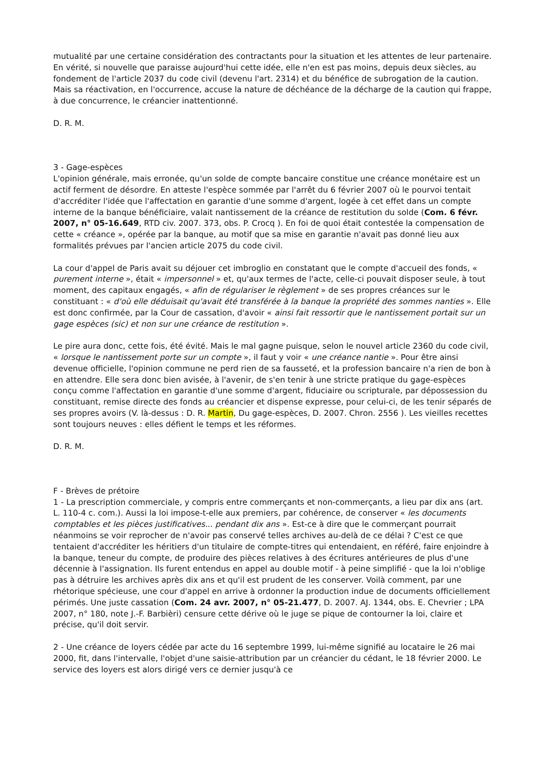mutualité par une certaine considération des contractants pour la situation et les attentes de leur partenaire. En vérité, si nouvelle que paraisse aujourd'hui cette idée, elle n'en est pas moins, depuis deux siècles, au fondement de l'article 2037 du code civil (devenu l'art. 2314) et du bénéfice de subrogation de la caution. Mais sa réactivation, en l'occurrence, accuse la nature de déchéance de la décharge de la caution qui frappe, à due concurrence, le créancier inattentionné.
D. R. M.
3 - Gage-espèces
L'opinion générale, mais erronée, qu'un solde de compte bancaire constitue une créance monétaire est un actif ferment de désordre. En atteste l'espèce sommée par l'arrêt du 6 février 2007 où le pourvoi tentait d'accréditer l'idée que l'affectation en garantie d'une somme d'argent, logée à cet effet dans un compte interne de la banque bénéficiaire, valait nantissement de la créance de restitution du solde (Com. 6 févr. 2007, n° 05-16.649, RTD civ. 2007. 373, obs. P. Crocq ). En foi de quoi était contestée la compensation de cette « créance », opérée par la banque, au motif que sa mise en garantie n'avait pas donné lieu aux formalités prévues par l'ancien article 2075 du code civil.
La cour d'appel de Paris avait su déjouer cet imbroglio en constatant que le compte d'accueil des fonds, « purement interne », était « impersonnel » et, qu'aux termes de l'acte, celle-ci pouvait disposer seule, à tout moment, des capitaux engagés, « afin de régulariser le règlement » de ses propres créances sur le constituant : « d'où elle déduisait qu'avait été transférée à la banque la propriété des sommes nanties ». Elle est donc confirmée, par la Cour de cassation, d'avoir « ainsi fait ressortir que le nantissement portait sur un gage espèces (sic) et non sur une créance de restitution ».
Le pire aura donc, cette fois, été évité. Mais le mal gagne puisque, selon le nouvel article 2360 du code civil, « lorsque le nantissement porte sur un compte », il faut y voir « une créance nantie ». Pour être ainsi devenue officielle, l'opinion commune ne perd rien de sa fausseté, et la profession bancaire n'a rien de bon à en attendre. Elle sera donc bien avisée, à l'avenir, de s'en tenir à une stricte pratique du gage-espèces conçu comme l'affectation en garantie d'une somme d'argent, fiduciaire ou scripturale, par dépossession du constituant, remise directe des fonds au créancier et dispense expresse, pour celui-ci, de les tenir séparés de ses propres avoirs (V. là-dessus : D. R. Martin, Du gage-espèces, D. 2007. Chron. 2556 ). Les vieilles recettes sont toujours neuves : elles défient le temps et les réformes.
D. R. M.
F - Brèves de prétoire
1 - La prescription commerciale, y compris entre commerçants et non-commerçants, a lieu par dix ans (art. L. 110-4 c. com.). Aussi la loi impose-t-elle aux premiers, par cohérence, de conserver « les documents comptables et les pièces justificatives... pendant dix ans ». Est-ce à dire que le commerçant pourrait néanmoins se voir reprocher de n'avoir pas conservé telles archives au-delà de ce délai ? C'est ce que tentaient d'accréditer les héritiers d'un titulaire de compte-titres qui entendaient, en référé, faire enjoindre à la banque, teneur du compte, de produire des pièces relatives à des écritures antérieures de plus d'une décennie à l'assignation. Ils furent entendus en appel au double motif - à peine simplifié - que la loi n'oblige pas à détruire les archives après dix ans et qu'il est prudent de les conserver. Voilà comment, par une rhétorique spécieuse, une cour d'appel en arrive à ordonner la production indue de documents officiellement périmés. Une juste cassation (Com. 24 avr. 2007, n° 05-21.477, D. 2007. AJ. 1344, obs. E. Chevrier ; LPA 2007, n° 180, note J.-F. Barbièri) censure cette dérive où le juge se pique de contourner la loi, claire et précise, qu'il doit servir.
2 - Une créance de loyers cédée par acte du 16 septembre 1999, lui-même signifié au locataire le 26 mai 2000, fit, dans l'intervalle, l'objet d'une saisie-attribution par un créancier du cédant, le 18 février 2000. Le service des loyers est alors dirigé vers ce dernier jusqu'à ce